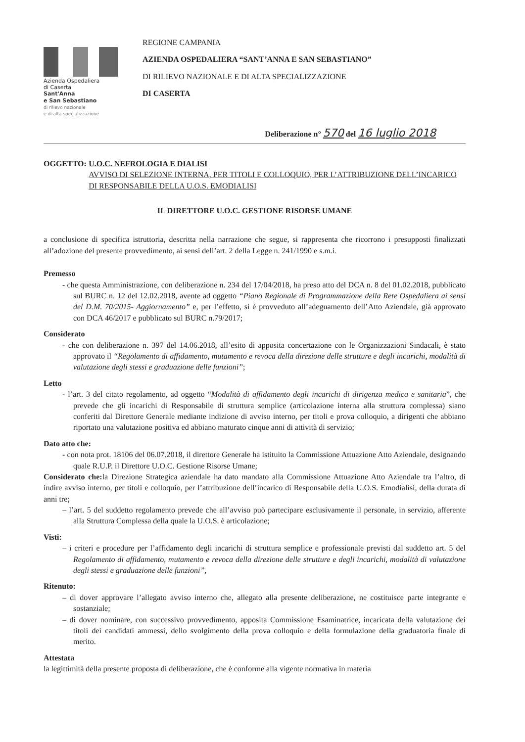Azienda Ospedaliera
di Caserta
Sant'Anna
e San Sebastiano
di rilievo nazionale
e di alta specializzazione
REGIONE CAMPANIA
AZIENDA OSPEDALIERA “SANT’ANNA E SAN SEBASTIANO”
DI RILIEVO NAZIONALE E DI ALTA SPECIALIZZAZIONE
DI CASERTA
Deliberazione n° 570 del 16 luglio 2018
OGGETTO: U.O.C. NEFROLOGIA E DIALISI
AVVISO DI SELEZIONE INTERNA, PER TITOLI E COLLOQUIO, PER L’ATTRIBUZIONE DELL’INCARICO DI RESPONSABILE DELLA U.O.S. EMODIALISI
IL DIRETTORE U.O.C. GESTIONE RISORSE UMANE
a conclusione di specifica istruttoria, descritta nella narrazione che segue, si rappresenta che ricorrono i presupposti finalizzati all’adozione del presente provvedimento, ai sensi dell’art. 2 della Legge n. 241/1990 e s.m.i.
Premesso
- che questa Amministrazione, con deliberazione n. 234 del 17/04/2018, ha preso atto del DCA n. 8 del 01.02.2018, pubblicato sul BURC n. 12 del 12.02.2018, avente ad oggetto “Piano Regionale di Programmazione della Rete Ospedaliera ai sensi del D.M. 70/2015- Aggiornamento” e, per l’effetto, si è provveduto all’adeguamento dell’Atto Aziendale, già approvato con DCA 46/2017 e pubblicato sul BURC n.79/2017;
Considerato
- che con deliberazione n. 397 del 14.06.2018, all’esito di apposita concertazione con le Organizzazioni Sindacali, è stato approvato il “Regolamento di affidamento, mutamento e revoca della direzione delle strutture e degli incarichi, modalità di valutazione degli stessi e graduazione delle funzioni”;
Letto
- l’art. 3 del citato regolamento, ad oggetto “Modalità di affidamento degli incarichi di dirigenza medica e sanitaria”, che prevede che gli incarichi di Responsabile di struttura semplice (articolazione interna alla struttura complessa) siano conferiti dal Direttore Generale mediante indizione di avviso interno, per titoli e prova colloquio, a dirigenti che abbiano riportato una valutazione positiva ed abbiano maturato cinque anni di attività di servizio;
Dato atto che:
- con nota prot. 18106 del 06.07.2018, il direttore Generale ha istituito la Commissione Attuazione Atto Aziendale, designando quale R.U.P. il Direttore U.O.C. Gestione Risorse Umane;
Considerato che: la Direzione Strategica aziendale ha dato mandato alla Commissione Attuazione Atto Aziendale tra l’altro, di indire avviso interno, per titoli e colloquio, per l’attribuzione dell’incarico di Responsabile della U.O.S. Emodialisi, della durata di anni tre;
– l’art. 5 del suddetto regolamento prevede che all’avviso può partecipare esclusivamente il personale, in servizio, afferente alla Struttura Complessa della quale la U.O.S. è articolazione;
Visti:
– i criteri e procedure per l’affidamento degli incarichi di struttura semplice e professionale previsti dal suddetto art. 5 del Regolamento di affidamento, mutamento e revoca della direzione delle strutture e degli incarichi, modalità di valutazione degli stessi e graduazione delle funzioni”,
Ritenuto:
– di dover approvare l’allegato avviso interno che, allegato alla presente deliberazione, ne costituisce parte integrante e sostanziale;
– di dover nominare, con successivo provvedimento, apposita Commissione Esaminatrice, incaricata della valutazione dei titoli dei candidati ammessi, dello svolgimento della prova colloquio e della formulazione della graduatoria finale di merito.
Attestata
la legittimità della presente proposta di deliberazione, che è conforme alla vigente normativa in materia